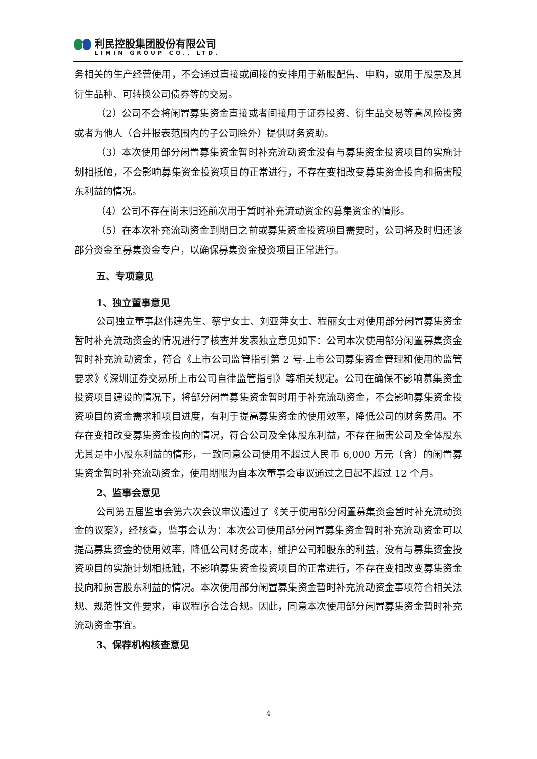利民控股集团股份有限公司
LIMIN GROUP CO., LTD.
务相关的生产经营使用，不会通过直接或间接的安排用于新股配售、申购，或用于股票及其衍生品种、可转换公司债券等的交易。
（2）公司不会将闲置募集资金直接或者间接用于证券投资、衍生品交易等高风险投资或者为他人（合并报表范围内的子公司除外）提供财务资助。
（3）本次使用部分闲置募集资金暂时补充流动资金没有与募集资金投资项目的实施计划相抵触，不会影响募集资金投资项目的正常进行，不存在变相改变募集资金投向和损害股东利益的情况。
（4）公司不存在尚未归还前次用于暂时补充流动资金的募集资金的情形。
（5）在本次补充流动资金到期日之前或募集资金投资项目需要时，公司将及时归还该部分资金至募集资金专户，以确保募集资金投资项目正常进行。
五、专项意见
1、独立董事意见
公司独立董事赵伟建先生、蔡宁女士、刘亚萍女士、程丽女士对使用部分闲置募集资金暂时补充流动资金的情况进行了核查并发表独立意见如下：公司本次使用部分闲置募集资金暂时补充流动资金，符合《上市公司监管指引第 2 号-上市公司募集资金管理和使用的监管要求》《深圳证券交易所上市公司自律监管指引》等相关规定。公司在确保不影响募集资金投资项目建设的情况下，将部分闲置募集资金暂时用于补充流动资金，不会影响募集资金投资项目的资金需求和项目进度，有利于提高募集资金的使用效率，降低公司的财务费用。不存在变相改变募集资金投向的情况，符合公司及全体股东利益，不存在损害公司及全体股东尤其是中小股东利益的情形，一致同意公司使用不超过人民币 6,000 万元（含）的闲置募集资金暂时补充流动资金，使用期限为自本次董事会审议通过之日起不超过 12 个月。
2、监事会意见
公司第五届监事会第六次会议审议通过了《关于使用部分闲置募集资金暂时补充流动资金的议案》，经核查，监事会认为：本次公司使用部分闲置募集资金暂时补充流动资金可以提高募集资金的使用效率，降低公司财务成本，维护公司和股东的利益，没有与募集资金投资项目的实施计划相抵触，不影响募集资金投资项目的正常进行，不存在变相改变募集资金投向和损害股东利益的情况。本次使用部分闲置募集资金暂时补充流动资金事项符合相关法规、规范性文件要求，审议程序合法合规。因此，同意本次使用部分闲置募集资金暂时补充流动资金事宜。
3、保荐机构核查意见
4